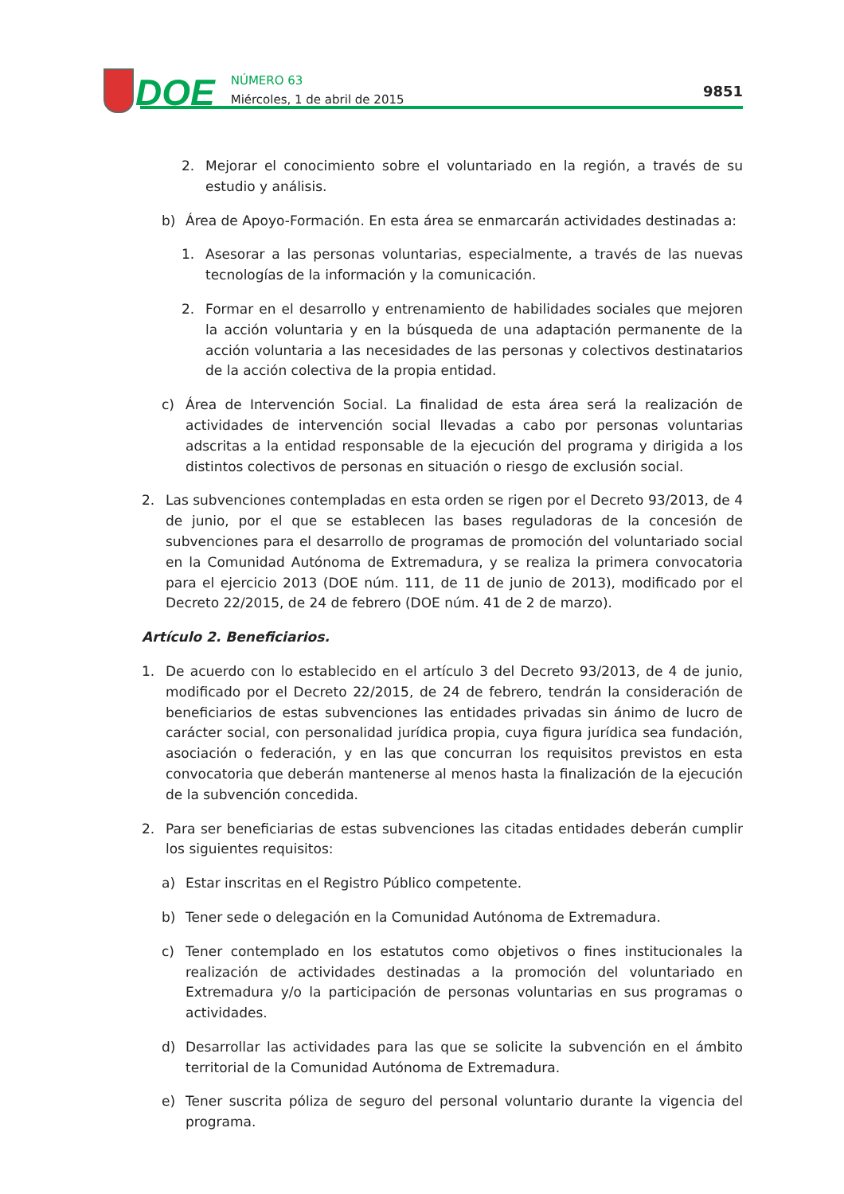DOE
NÚMERO 63
Miércoles, 1 de abril de 2015
9851
2. Mejorar el conocimiento sobre el voluntariado en la región, a través de su estudio y análisis.
b) Área de Apoyo-Formación. En esta área se enmarcarán actividades destinadas a:
1. Asesorar a las personas voluntarias, especialmente, a través de las nuevas tecnologías de la información y la comunicación.
2. Formar en el desarrollo y entrenamiento de habilidades sociales que mejoren la acción voluntaria y en la búsqueda de una adaptación permanente de la acción voluntaria a las necesidades de las personas y colectivos destinatarios de la acción colectiva de la propia entidad.
c) Área de Intervención Social. La finalidad de esta área será la realización de actividades de intervención social llevadas a cabo por personas voluntarias adscritas a la entidad responsable de la ejecución del programa y dirigida a los distintos colectivos de personas en situación o riesgo de exclusión social.
2. Las subvenciones contempladas en esta orden se rigen por el Decreto 93/2013, de 4 de junio, por el que se establecen las bases reguladoras de la concesión de subvenciones para el desarrollo de programas de promoción del voluntariado social en la Comunidad Autónoma de Extremadura, y se realiza la primera convocatoria para el ejercicio 2013 (DOE núm. 111, de 11 de junio de 2013), modificado por el Decreto 22/2015, de 24 de febrero (DOE núm. 41 de 2 de marzo).
Artículo 2. Beneficiarios.
1. De acuerdo con lo establecido en el artículo 3 del Decreto 93/2013, de 4 de junio, modificado por el Decreto 22/2015, de 24 de febrero, tendrán la consideración de beneficiarios de estas subvenciones las entidades privadas sin ánimo de lucro de carácter social, con personalidad jurídica propia, cuya figura jurídica sea fundación, asociación o federación, y en las que concurran los requisitos previstos en esta convocatoria que deberán mantenerse al menos hasta la finalización de la ejecución de la subvención concedida.
2. Para ser beneficiarias de estas subvenciones las citadas entidades deberán cumplir los siguientes requisitos:
a) Estar inscritas en el Registro Público competente.
b) Tener sede o delegación en la Comunidad Autónoma de Extremadura.
c) Tener contemplado en los estatutos como objetivos o fines institucionales la realización de actividades destinadas a la promoción del voluntariado en Extremadura y/o la participación de personas voluntarias en sus programas o actividades.
d) Desarrollar las actividades para las que se solicite la subvención en el ámbito territorial de la Comunidad Autónoma de Extremadura.
e) Tener suscrita póliza de seguro del personal voluntario durante la vigencia del programa.